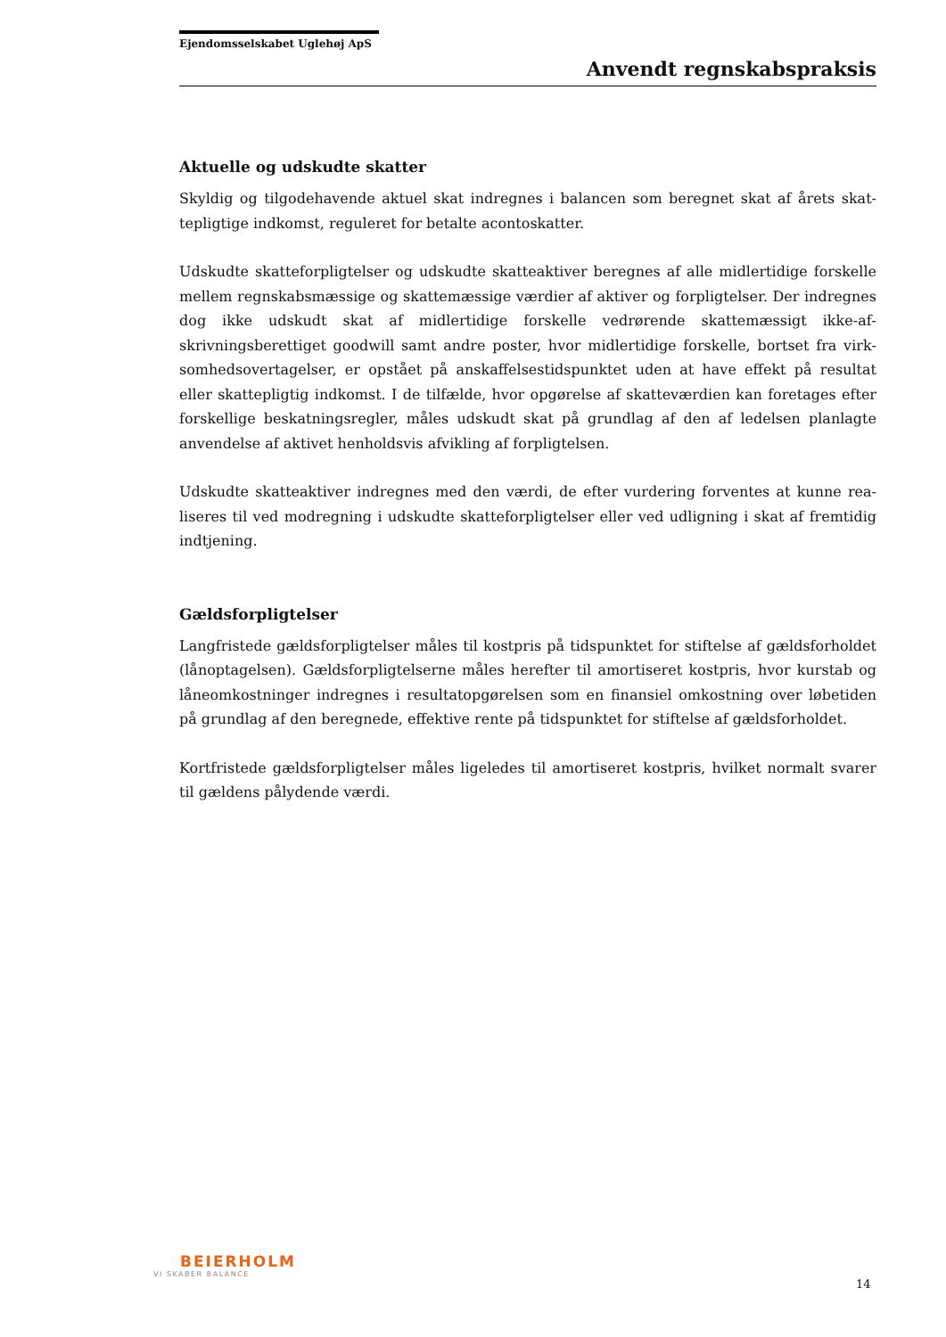Ejendomsselskabet Uglehøj ApS
Anvendt regnskabspraksis
Aktuelle og udskudte skatter
Skyldig og tilgodehavende aktuel skat indregnes i balancen som beregnet skat af årets skat­tepligtige indkomst, reguleret for betalte acontoskatter.
Udskudte skatteforpligtelser og udskudte skatteaktiver beregnes af alle midlertidige forskelle mellem regnskabsmæssige og skattemæssige værdier af aktiver og forpligtelser. Der indregnes dog ikke udskudt skat af midlertidige forskelle vedrørende skattemæssigt ikke-af­skrivningsberettiget goodwill samt andre poster, hvor midlertidige forskelle, bortset fra virk­somhedsovertagelser, er opstået på anskaffelsestidspunktet uden at have effekt på resultat eller skattepligtig indkomst. I de tilfælde, hvor opgørelse af skatteværdien kan foretages efter forskellige beskatningsregler, måles udskudt skat på grundlag af den af ledelsen planlagte anvendelse af aktivet henholdsvis afvikling af forpligtelsen.
Udskudte skatteaktiver indregnes med den værdi, de efter vurdering forventes at kunne rea­liseres til ved modregning i udskudte skatteforpligtelser eller ved udligning i skat af fremti­dig indtjening.
Gældsforpligtelser
Langfristede gældsforpligtelser måles til kostpris på tidspunktet for stiftelse af gældsforholdet (lånoptagelsen). Gældsforpligtelserne måles herefter til amortiseret kostpris, hvor kurstab og låneomkostninger indregnes i resultatopgørelsen som en finansiel omkostning over løbetiden på grundlag af den beregnede, effektive rente på tidspunktet for stiftelse af gældsforholdet.
Kortfristede gældsforpligtelser måles ligeledes til amortiseret kostpris, hvilket normalt svarer til gældens pålydende værdi.
BEIERHOLM
VI SKABER BALANCE
14